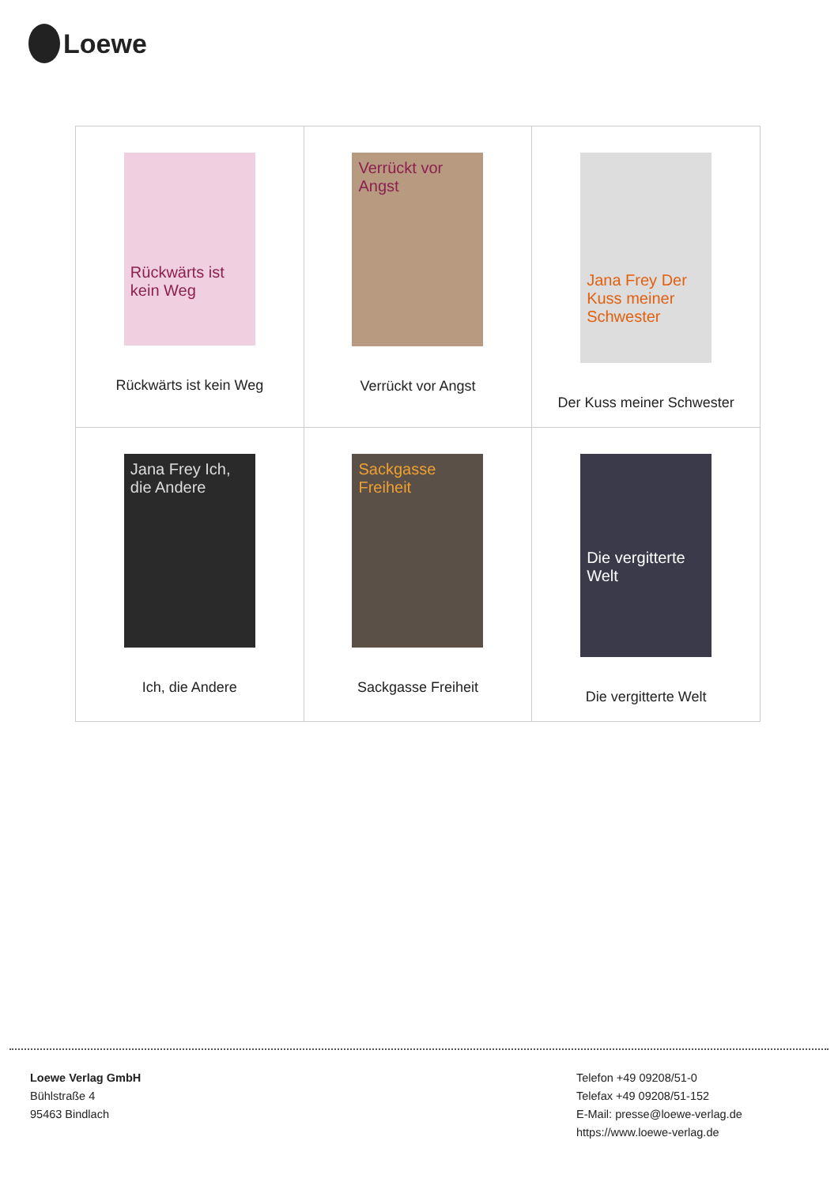Loewe
| Rückwärts ist kein Weg Rückwärts ist kein Weg | Verrückt vor Angst Verrückt vor Angst | Jana Frey Der Kuss meiner Schwester Der Kuss meiner Schwester |
| Jana Frey Ich, die Andere Ich, die Andere | Sackgasse Freiheit Sackgasse Freiheit | Die vergitterte Welt Die vergitterte Welt |
Loewe Verlag GmbH
Bühlstraße 4
95463 Bindlach
Telefon +49 09208/51-0
Telefax +49 09208/51-152
E-Mail: presse@loewe-verlag.de
https://www.loewe-verlag.de